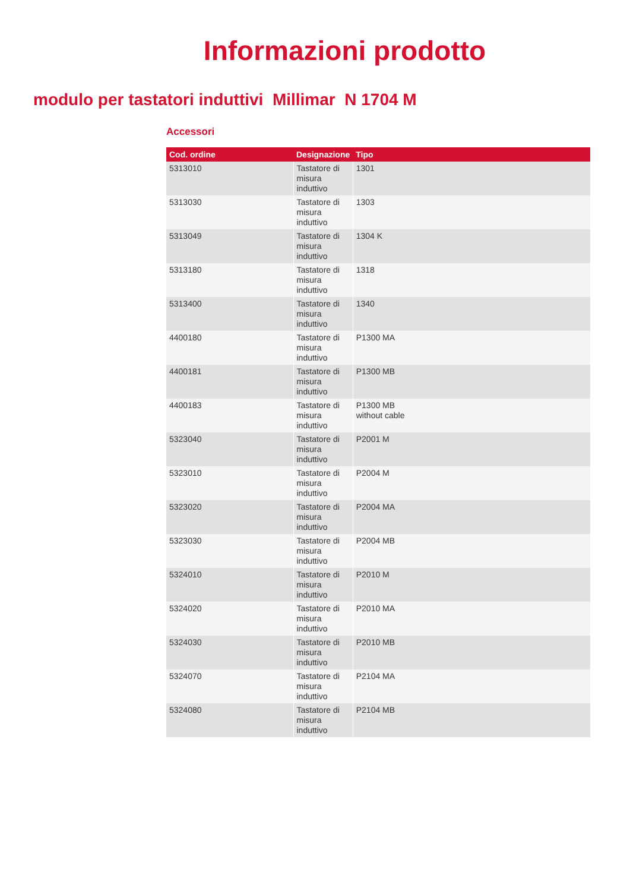Informazioni prodotto
modulo per tastatori induttivi Millimar N 1704 M
Accessori
| Cod. ordine | Designazione | Tipo |
| --- | --- | --- |
| 5313010 | Tastatore di misura induttivo | 1301 |
| 5313030 | Tastatore di misura induttivo | 1303 |
| 5313049 | Tastatore di misura induttivo | 1304 K |
| 5313180 | Tastatore di misura induttivo | 1318 |
| 5313400 | Tastatore di misura induttivo | 1340 |
| 4400180 | Tastatore di misura induttivo | P1300 MA |
| 4400181 | Tastatore di misura induttivo | P1300 MB |
| 4400183 | Tastatore di misura induttivo | P1300 MB without cable |
| 5323040 | Tastatore di misura induttivo | P2001 M |
| 5323010 | Tastatore di misura induttivo | P2004 M |
| 5323020 | Tastatore di misura induttivo | P2004 MA |
| 5323030 | Tastatore di misura induttivo | P2004 MB |
| 5324010 | Tastatore di misura induttivo | P2010 M |
| 5324020 | Tastatore di misura induttivo | P2010 MA |
| 5324030 | Tastatore di misura induttivo | P2010 MB |
| 5324070 | Tastatore di misura induttivo | P2104 MA |
| 5324080 | Tastatore di misura induttivo | P2104 MB |